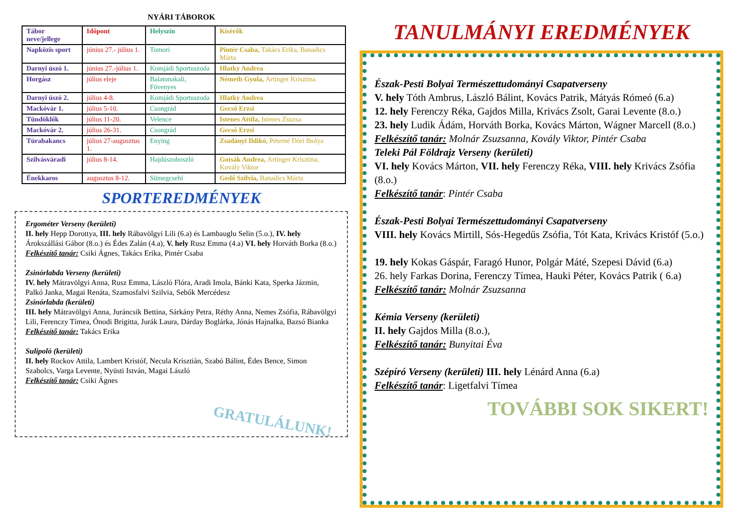NYÁRI TÁBOROK
| Tábor neve/jellege | Időpont | Helyszín | Kísérők |
| --- | --- | --- | --- |
| Napközis sport | június 27.- július 1. | Tomori | Pintér Csaba, Takács Erika, Banadics Márta |
| Darnyi úszó 1. | június 27.-július 1. | Komjádi Sportuszoda | Hlatky Andrea |
| Horgász | július eleje | Balatonakali, Fövenyes | Németh Gyula, Artinger Krisztina |
| Darnyi úszó 2. | július 4-8. | Komjádi Sportuszoda | Hlatky Andrea |
| Mackóvár 1. | július 5-10. | Csongrád | Gecső Erzsi |
| Tündöklők | július 11-20. | Velence | Istenes Attila, Istenes Zsuzsa |
| Mackóvár 2. | július 26-31. | Csongrád | Gecső Erzsi |
| Túrabakancs | július 27-augusztus 1. | Enying | Zsadányi Ildikó, Péterné Dóri Ibolya |
| Szilvásváradi | július 8-14. | Hajdúszoboszló | Gotsák Andrea, Artinger Krisztina, Kovály Viktor |
| Énekkaros | augusztus 8-12. | Sümegcsehi | Gedő Szilvia, Banadics Márta |
SPORTEREDMÉNYEK
Ergométer Verseny (kerületi)
II. hely Hepp Dorottya, III. hely Rábavölgyi Lili (6.a) és Lambauglu Selin (5.o.), IV. hely Árokszállási Gábor (8.o.) és Édes Zalán (4.a), V. hely Rusz Emma (4.a) VI. hely Horváth Borka (8.o.)
Felkészítő tanár: Csiki Ágnes, Takács Erika, Pintér Csaba
Zsinórlabda Verseny (kerületi)
IV. hely Mátravölgyi Anna, Rusz Emma, László Flóra, Aradi Imola, Bánki Kata, Sperka Jázmin, Palkó Janka, Magai Renáta, Szamosfalvi Szilvia, Sebők Mercédesz
Zsinórlabda (kerületi)
III. hely Mátravölgyi Anna, Juráncsik Bettina, Sárkány Petra, Réthy Anna, Nemes Zsófia, Rábavölgyi Lili, Ferenczy Tímea, Ónodi Brigitta, Jurák Laura, Dárday Boglárka, Jónás Hajnalka, Bazsó Bianka
Felkészítő tanár: Takács Erika
Sulipoló (kerületi)
II. hely Rockov Attila, Lambert Kristóf, Necula Krisztián, Szabó Bálint, Édes Bence, Simon Szabolcs, Varga Levente, Nyüsti István, Magai László
Felkészítő tanár: Csiki Ágnes
GRATULÁLUNK!
TANULMÁNYI EREDMÉNYEK
Észak-Pesti Bolyai Természettudományi Csapatverseny
V. hely Tóth Ambrus, László Bálint, Kovács Patrik, Mátyás Rómeó (6.a)
12. hely Ferenczy Réka, Gajdos Milla, Krivács Zsolt, Garai Levente (8.o.)
23. hely Ludik Ádám, Horváth Borka, Kovács Márton, Wágner Marcell (8.o.)
Felkészítő tanár: Molnár Zsuzsanna, Kovály Viktor, Pintér Csaba
Teleki Pál Földrajz Verseny (kerületi)
VI. hely Kovács Márton, VII. hely Ferenczy Réka, VIII. hely Krivács Zsófia (8.o.)
Felkészítő tanár: Pintér Csaba
Észak-Pesti Bolyai Természettudományi Csapatverseny
VIII. hely Kovács Mirtill, Sós-Hegedűs Zsófia, Tót Kata, Krivács Kristóf (5.o.)
19. hely Kokas Gáspár, Faragó Hunor, Polgár Máté, Szepesi Dávid (6.a)
26. hely Farkas Dorina, Ferenczy Tímea, Hauki Péter, Kovács Patrik ( 6.a)
Felkészítő tanár: Molnár Zsuzsanna
Kémia Verseny (kerületi)
II. hely Gajdos Milla (8.o.),
Felkészítő tanár: Bunyitai Éva
Szépíró Verseny (kerületi) III. hely Lénárd Anna (6.a)
Felkészítő tanár: Ligetfalvi Tímea
TOVÁBBI SOK SIKERT!